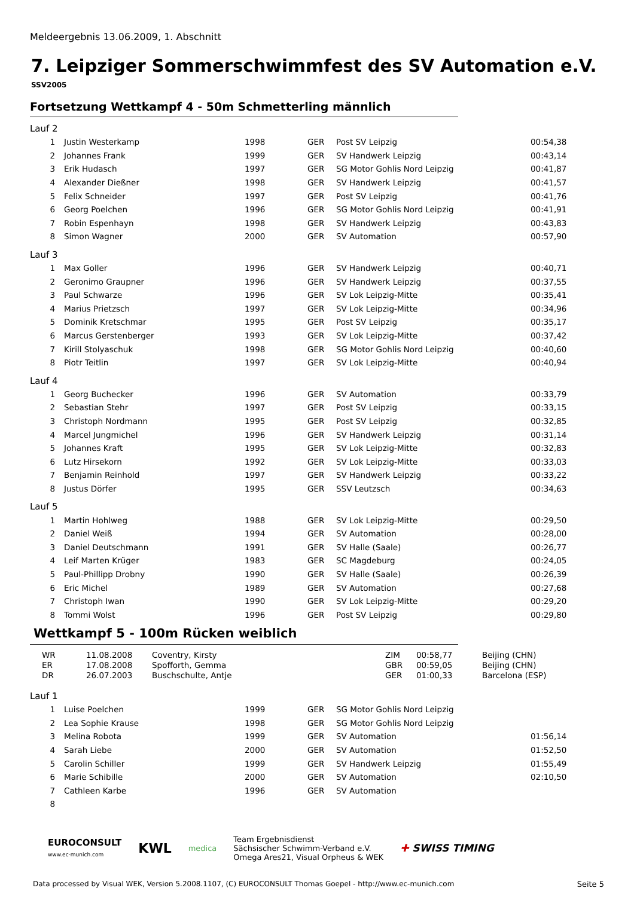Meldeergebnis 13.06.2009, 1. Abschnitt
7. Leipziger Sommerschwimmfest des SV Automation e.V.
SSV2005
Fortsetzung Wettkampf 4 - 50m Schmetterling männlich
Lauf 2
| 1 | Justin Westerkamp | 1998 | GER | Post SV Leipzig | 00:54,38 |
| 2 | Johannes Frank | 1999 | GER | SV Handwerk Leipzig | 00:43,14 |
| 3 | Erik Hudasch | 1997 | GER | SG Motor Gohlis Nord Leipzig | 00:41,87 |
| 4 | Alexander Dießner | 1998 | GER | SV Handwerk Leipzig | 00:41,57 |
| 5 | Felix Schneider | 1997 | GER | Post SV Leipzig | 00:41,76 |
| 6 | Georg Poelchen | 1996 | GER | SG Motor Gohlis Nord Leipzig | 00:41,91 |
| 7 | Robin Espenhayn | 1998 | GER | SV Handwerk Leipzig | 00:43,83 |
| 8 | Simon Wagner | 2000 | GER | SV Automation | 00:57,90 |
Lauf 3
| 1 | Max Goller | 1996 | GER | SV Handwerk Leipzig | 00:40,71 |
| 2 | Geronimo Graupner | 1996 | GER | SV Handwerk Leipzig | 00:37,55 |
| 3 | Paul Schwarze | 1996 | GER | SV Lok Leipzig-Mitte | 00:35,41 |
| 4 | Marius Prietzsch | 1997 | GER | SV Lok Leipzig-Mitte | 00:34,96 |
| 5 | Dominik Kretschmar | 1995 | GER | Post SV Leipzig | 00:35,17 |
| 6 | Marcus Gerstenberger | 1993 | GER | SV Lok Leipzig-Mitte | 00:37,42 |
| 7 | Kirill Stolyaschuk | 1998 | GER | SG Motor Gohlis Nord Leipzig | 00:40,60 |
| 8 | Piotr Teitlin | 1997 | GER | SV Lok Leipzig-Mitte | 00:40,94 |
Lauf 4
| 1 | Georg Buchecker | 1996 | GER | SV Automation | 00:33,79 |
| 2 | Sebastian Stehr | 1997 | GER | Post SV Leipzig | 00:33,15 |
| 3 | Christoph Nordmann | 1995 | GER | Post SV Leipzig | 00:32,85 |
| 4 | Marcel Jungmichel | 1996 | GER | SV Handwerk Leipzig | 00:31,14 |
| 5 | Johannes Kraft | 1995 | GER | SV Lok Leipzig-Mitte | 00:32,83 |
| 6 | Lutz Hirsekorn | 1992 | GER | SV Lok Leipzig-Mitte | 00:33,03 |
| 7 | Benjamin Reinhold | 1997 | GER | SV Handwerk Leipzig | 00:33,22 |
| 8 | Justus Dörfer | 1995 | GER | SSV Leutzsch | 00:34,63 |
Lauf 5
| 1 | Martin Hohlweg | 1988 | GER | SV Lok Leipzig-Mitte | 00:29,50 |
| 2 | Daniel Weiß | 1994 | GER | SV Automation | 00:28,00 |
| 3 | Daniel Deutschmann | 1991 | GER | SV Halle (Saale) | 00:26,77 |
| 4 | Leif Marten Krüger | 1983 | GER | SC Magdeburg | 00:24,05 |
| 5 | Paul-Phillipp Drobny | 1990 | GER | SV Halle (Saale) | 00:26,39 |
| 6 | Eric Michel | 1989 | GER | SV Automation | 00:27,68 |
| 7 | Christoph Iwan | 1990 | GER | SV Lok Leipzig-Mitte | 00:29,20 |
| 8 | Tommi Wolst | 1996 | GER | Post SV Leipzig | 00:29,80 |
Wettkampf 5 - 100m Rücken weiblich
| WR | 11.08.2008 | Coventry, Kirsty | ZIM | 00:58,77 | Beijing (CHN) |
| ER | 17.08.2008 | Spofforth, Gemma | GBR | 00:59,05 | Beijing (CHN) |
| DR | 26.07.2003 | Buschschulte, Antje | GER | 01:00,33 | Barcelona (ESP) |
Lauf 1
| 1 | Luise Poelchen | 1999 | GER | SG Motor Gohlis Nord Leipzig | |
| 2 | Lea Sophie Krause | 1998 | GER | SG Motor Gohlis Nord Leipzig | |
| 3 | Melina Robota | 1999 | GER | SV Automation | 01:56,14 |
| 4 | Sarah Liebe | 2000 | GER | SV Automation | 01:52,50 |
| 5 | Carolin Schiller | 1999 | GER | SV Handwerk Leipzig | 01:55,49 |
| 6 | Marie Schibille | 2000 | GER | SV Automation | 02:10,50 |
| 7 | Cathleen Karbe | 1996 | GER | SV Automation | |
| 8 | | | | | |
EUROCONSULT
www.ec-munich.com
KWL
medica
Team Ergebnisdienst
Sächsischer Schwimm-Verband e.V.
Omega Ares21, Visual Orpheus & WEK
✚ SWISS TIMING
Data processed by Visual WEK, Version 5.2008.1107, (C) EUROCONSULT Thomas Goepel - http://www.ec-munich.com Seite 5